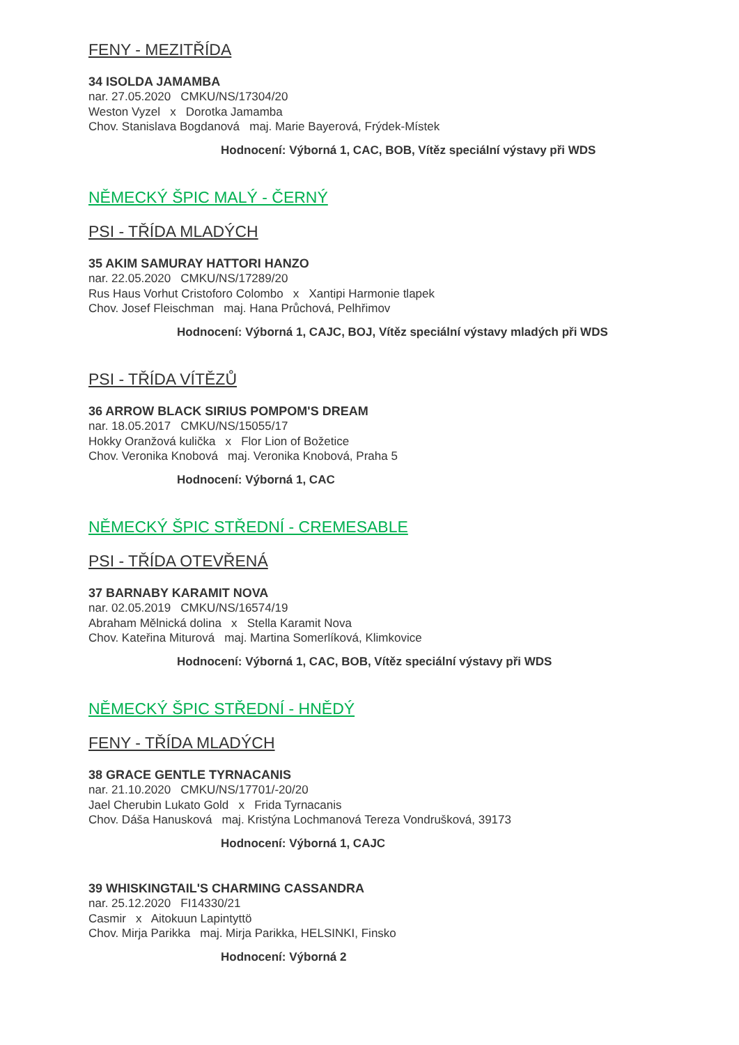FENY - MEZITŘÍDA
34 ISOLDA JAMAMBA
nar. 27.05.2020 CMKU/NS/17304/20
Weston Vyzel x Dorotka Jamamba
Chov. Stanislava Bogdanová maj. Marie Bayerová, Frýdek-Místek
Hodnocení: Výborná 1, CAC, BOB, Vítěz speciální výstavy při WDS
NĚMECKÝ ŠPIC MALÝ - ČERNÝ
PSI - TŘÍDA MLADÝCH
35 AKIM SAMURAY HATTORI HANZO
nar. 22.05.2020 CMKU/NS/17289/20
Rus Haus Vorhut Cristoforo Colombo x Xantipi Harmonie tlapek
Chov. Josef Fleischman maj. Hana Průchová, Pelhřimov
Hodnocení: Výborná 1, CAJC, BOJ, Vítěz speciální výstavy mladých při WDS
PSI - TŘÍDA VÍTĚZŮ
36 ARROW BLACK SIRIUS POMPOM'S DREAM
nar. 18.05.2017 CMKU/NS/15055/17
Hokky Oranžová kulička x Flor Lion of Božetice
Chov. Veronika Knobová maj. Veronika Knobová, Praha 5
Hodnocení: Výborná 1, CAC
NĚMECKÝ ŠPIC STŘEDNÍ - CREMESABLE
PSI - TŘÍDA OTEVŘENÁ
37 BARNABY KARAMIT NOVA
nar. 02.05.2019 CMKU/NS/16574/19
Abraham Mělnická dolina x Stella Karamit Nova
Chov. Kateřina Miturová maj. Martina Somerlíková, Klimkovice
Hodnocení: Výborná 1, CAC, BOB, Vítěz speciální výstavy při WDS
NĚMECKÝ ŠPIC STŘEDNÍ - HNĚDÝ
FENY - TŘÍDA MLADÝCH
38 GRACE GENTLE TYRNACANIS
nar. 21.10.2020 CMKU/NS/17701/-20/20
Jael Cherubin Lukato Gold x Frida Tyrnacanis
Chov. Dáša Hanusková maj. Kristýna Lochmanová Tereza Vondrušková, 39173
Hodnocení: Výborná 1, CAJC
39 WHISKINGTAIL'S CHARMING CASSANDRA
nar. 25.12.2020 FI14330/21
Casmir x Aitokuun Lapintyttö
Chov. Mirja Parikka maj. Mirja Parikka, HELSINKI, Finsko
Hodnocení: Výborná 2